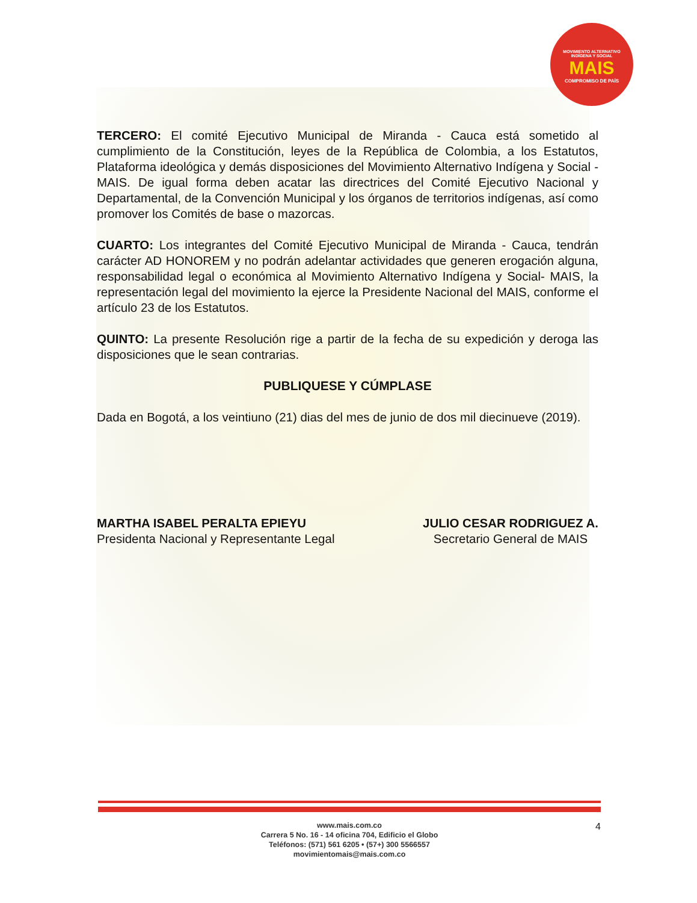MOVIMIENTO ALTERNATIVO
INDÍGENA Y SOCIAL
MAIS
COMPROMISO DE PAÍS
TERCERO: El comité Ejecutivo Municipal de Miranda - Cauca está sometido al cumplimiento de la Constitución, leyes de la República de Colombia, a los Estatutos, Plataforma ideológica y demás disposiciones del Movimiento Alternativo Indígena y Social - MAIS. De igual forma deben acatar las directrices del Comité Ejecutivo Nacional y Departamental, de la Convención Municipal y los órganos de territorios indígenas, así como promover los Comités de base o mazorcas.
CUARTO: Los integrantes del Comité Ejecutivo Municipal de Miranda - Cauca, tendrán carácter AD HONOREM y no podrán adelantar actividades que generen erogación alguna, responsabilidad legal o económica al Movimiento Alternativo Indígena y Social- MAIS, la representación legal del movimiento la ejerce la Presidente Nacional del MAIS, conforme el artículo 23 de los Estatutos.
QUINTO: La presente Resolución rige a partir de la fecha de su expedición y deroga las disposiciones que le sean contrarias.
PUBLIQUESE Y CÚMPLASE
Dada en Bogotá, a los veintiuno (21) dias del mes de junio de dos mil diecinueve (2019).
MARTHA ISABEL PERALTA EPIEYU
Presidenta Nacional y Representante Legal
JULIO CESAR RODRIGUEZ A.
Secretario General de MAIS
www.mais.com.co
Carrera 5 No. 16 - 14 oficina 704, Edificio el Globo
Teléfonos: (571) 561 6205 • (57+) 300 5566557
movimientomais@mais.com.co
4